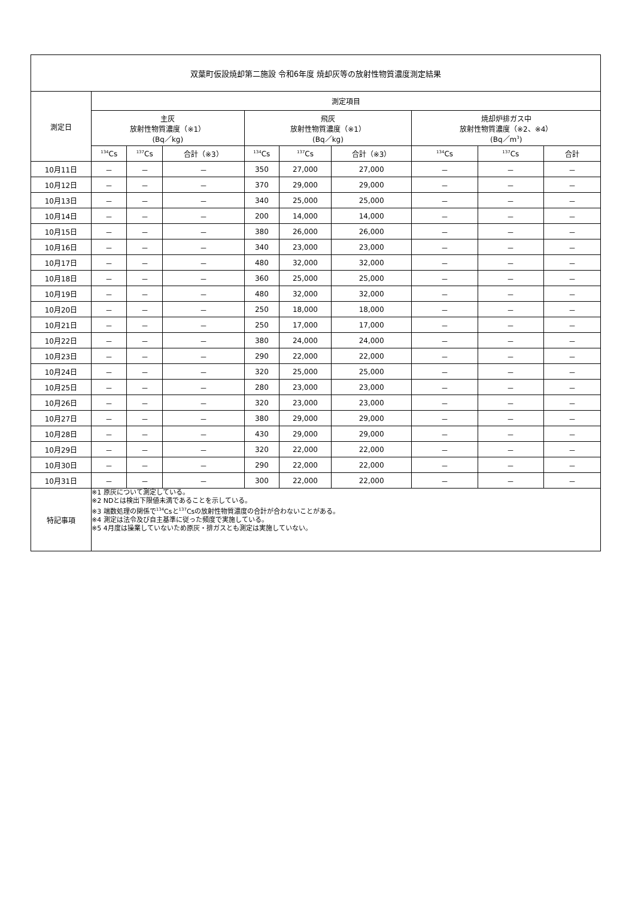| 双葉町仮設焼却第二施設 令和6年度 焼却灰等の放射性物質濃度測定結果 | | | | | | | | | |
| 測定日 | 測定項目 | | | | | | | | |
| | 主灰 放射性物質濃度（※1） (Bq／kg) | | | 飛灰 放射性物質濃度（※1） (Bq／kg) | | | 焼却炉排ガス中 放射性物質濃度（※2、※4） (Bq／m<sup>3</sup>) | | |
| | <sup>134</sup>Cs | <sup>137</sup>Cs | 合計（※3） | <sup>134</sup>Cs | <sup>137</sup>Cs | 合計（※3） | <sup>134</sup>Cs | <sup>137</sup>Cs | 合計 |
| 10月11日 | － | － | － | 350 | 27,000 | 27,000 | － | － | － |
| 10月12日 | － | － | － | 370 | 29,000 | 29,000 | － | － | － |
| 10月13日 | － | － | － | 340 | 25,000 | 25,000 | － | － | － |
| 10月14日 | － | － | － | 200 | 14,000 | 14,000 | － | － | － |
| 10月15日 | － | － | － | 380 | 26,000 | 26,000 | － | － | － |
| 10月16日 | － | － | － | 340 | 23,000 | 23,000 | － | － | － |
| 10月17日 | － | － | － | 480 | 32,000 | 32,000 | － | － | － |
| 10月18日 | － | － | － | 360 | 25,000 | 25,000 | － | － | － |
| 10月19日 | － | － | － | 480 | 32,000 | 32,000 | － | － | － |
| 10月20日 | － | － | － | 250 | 18,000 | 18,000 | － | － | － |
| 10月21日 | － | － | － | 250 | 17,000 | 17,000 | － | － | － |
| 10月22日 | － | － | － | 380 | 24,000 | 24,000 | － | － | － |
| 10月23日 | － | － | － | 290 | 22,000 | 22,000 | － | － | － |
| 10月24日 | － | － | － | 320 | 25,000 | 25,000 | － | － | － |
| 10月25日 | － | － | － | 280 | 23,000 | 23,000 | － | － | － |
| 10月26日 | － | － | － | 320 | 23,000 | 23,000 | － | － | － |
| 10月27日 | － | － | － | 380 | 29,000 | 29,000 | － | － | － |
| 10月28日 | － | － | － | 430 | 29,000 | 29,000 | － | － | － |
| 10月29日 | － | － | － | 320 | 22,000 | 22,000 | － | － | － |
| 10月30日 | － | － | － | 290 | 22,000 | 22,000 | － | － | － |
| 10月31日 | － | － | － | 300 | 22,000 | 22,000 | － | － | － |
| 特記事項 | ※1 原灰について測定している。 ※2 NDとは検出下限値未満であることを示している。 ※3 端数処理の関係で<sup>134</sup>Csと<sup>137</sup>Csの放射性物質濃度の合計が合わないことがある。 ※4 測定は法令及び自主基準に従った頻度で実施している。 ※5 4月度は操業していないため原灰・排ガスとも測定は実施していない。 | | | | | | | | |